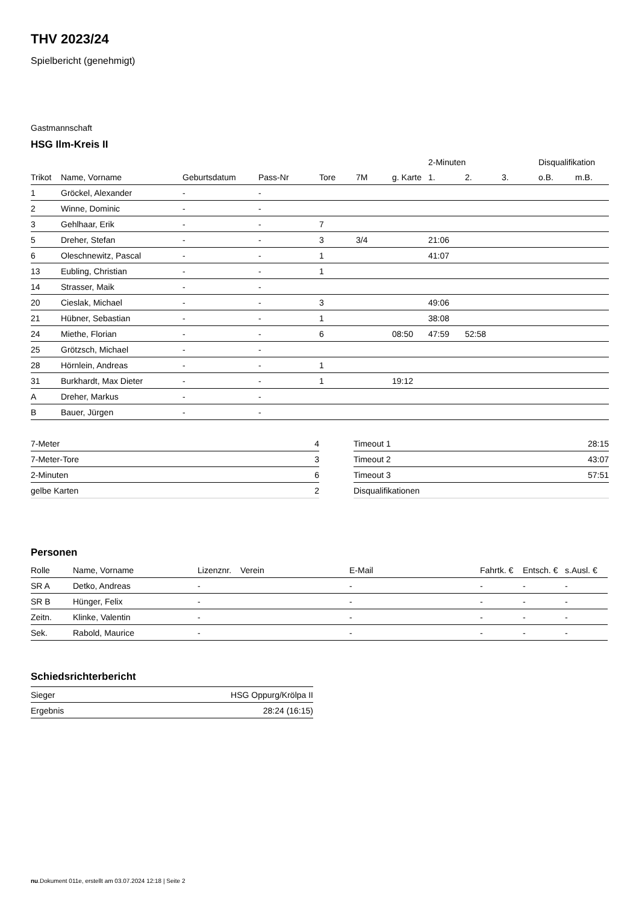THV 2023/24
Spielbericht (genehmigt)
Gastmannschaft
HSG Ilm-Kreis II
| | | | | | | | 2-Minuten | | | Disqualifikation | |
| --- | --- | --- | --- | --- | --- | --- | --- | --- | --- | --- | --- |
| Trikot | Name, Vorname | Geburtsdatum | Pass-Nr | Tore | 7M | g. Karte | 1. | 2. | 3. | o.B. | m.B. |
| 1 | Gröckel, Alexander | - | - | | | | | | | | |
| 2 | Winne, Dominic | - | - | | | | | | | | |
| 3 | Gehlhaar, Erik | - | - | 7 | | | | | | | |
| 5 | Dreher, Stefan | - | - | 3 | 3/4 | | 21:06 | | | | |
| 6 | Oleschnewitz, Pascal | - | - | 1 | | | 41:07 | | | | |
| 13 | Eubling, Christian | - | - | 1 | | | | | | | |
| 14 | Strasser, Maik | - | - | | | | | | | | |
| 20 | Cieslak, Michael | - | - | 3 | | | 49:06 | | | | |
| 21 | Hübner, Sebastian | - | - | 1 | | | 38:08 | | | | |
| 24 | Miethe, Florian | - | - | 6 | | 08:50 | 47:59 | 52:58 | | | |
| 25 | Grötzsch, Michael | - | - | | | | | | | | |
| 28 | Hörnlein, Andreas | - | - | 1 | | | | | | | |
| 31 | Burkhardt, Max Dieter | - | - | 1 | | 19:12 | | | | | |
| A | Dreher, Markus | - | - | | | | | | | | |
| B | Bauer, Jürgen | - | - | | | | | | | | |
| 7-Meter | 4 |
| 7-Meter-Tore | 3 |
| 2-Minuten | 6 |
| gelbe Karten | 2 |
| Timeout 1 | 28:15 |
| Timeout 2 | 43:07 |
| Timeout 3 | 57:51 |
| Disqualifikationen | |
Personen
| Rolle | Name, Vorname | Lizenznr. | Verein | E-Mail | Fahrtk. € | Entsch. € | s.Ausl. € |
| --- | --- | --- | --- | --- | --- | --- | --- |
| SR A | Detko, Andreas | - | | - | - | - | - |
| SR B | Hünger, Felix | - | | - | - | - | - |
| Zeitn. | Klinke, Valentin | - | | - | - | - | - |
| Sek. | Rabold, Maurice | - | | - | - | - | - |
Schiedsrichterbericht
| Sieger | HSG Oppurg/Krölpa II |
| Ergebnis | 28:24 (16:15) |
nu.Dokument 011e, erstellt am 03.07.2024 12:18 | Seite 2